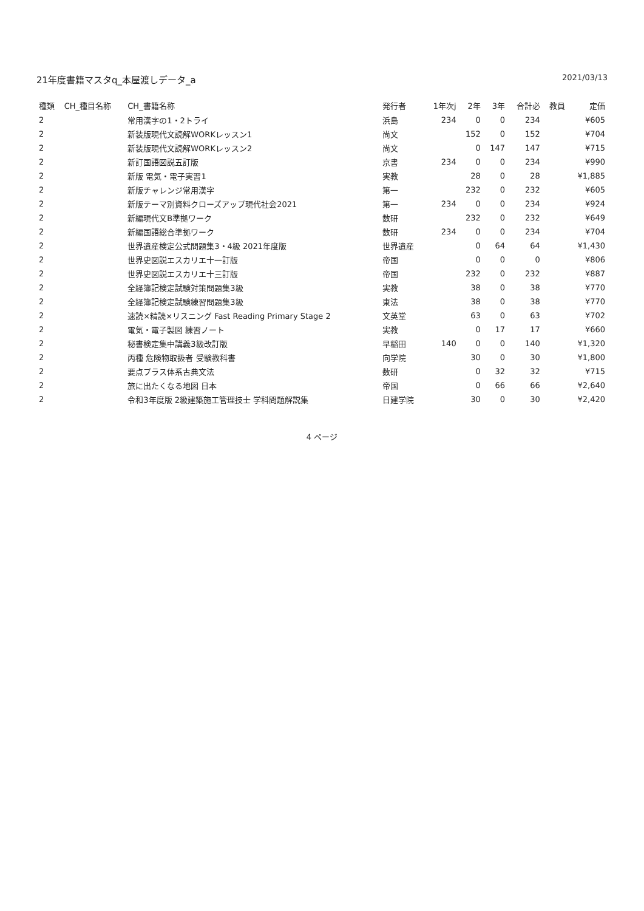21年度書籍マスタq_本屋渡しデータ_a 2021/03/13
| 種類 | CH_種目名称 | CH_書籍名称 | 発行者 | 1年次j | 2年 | 3年 | 合計必 | 教員 | 定価 |
| --- | --- | --- | --- | --- | --- | --- | --- | --- | --- |
| 2 | | 常用漢字の1・2トライ | 浜島 | 234 | 0 | 0 | 234 | | ¥605 |
| 2 | | 新装版現代文読解WORKレッスン1 | 尚文 | | 152 | 0 | 152 | | ¥704 |
| 2 | | 新装版現代文読解WORKレッスン2 | 尚文 | | 0 | 147 | 147 | | ¥715 |
| 2 | | 新訂国語図説五訂版 | 京書 | 234 | 0 | 0 | 234 | | ¥990 |
| 2 | | 新版 電気・電子実習1 | 実教 | | 28 | 0 | 28 | | ¥1,885 |
| 2 | | 新版チャレンジ常用漢字 | 第一 | | 232 | 0 | 232 | | ¥605 |
| 2 | | 新版テーマ別資料クローズアップ現代社会2021 | 第一 | 234 | 0 | 0 | 234 | | ¥924 |
| 2 | | 新編現代文B準拠ワーク | 数研 | | 232 | 0 | 232 | | ¥649 |
| 2 | | 新編国語総合準拠ワーク | 数研 | 234 | 0 | 0 | 234 | | ¥704 |
| 2 | | 世界遺産検定公式問題集3・4級 2021年度版 | 世界遺産 | | 0 | 64 | 64 | | ¥1,430 |
| 2 | | 世界史図説エスカリエ十一訂版 | 帝国 | | 0 | 0 | 0 | | ¥806 |
| 2 | | 世界史図説エスカリエ十三訂版 | 帝国 | | 232 | 0 | 232 | | ¥887 |
| 2 | | 全経簿記検定試験対策問題集3級 | 実教 | | 38 | 0 | 38 | | ¥770 |
| 2 | | 全経簿記検定試験練習問題集3級 | 東法 | | 38 | 0 | 38 | | ¥770 |
| 2 | | 速読×精読×リスニング Fast Reading Primary Stage 2 | 文英堂 | | 63 | 0 | 63 | | ¥702 |
| 2 | | 電気・電子製図 練習ノート | 実教 | | 0 | 17 | 17 | | ¥660 |
| 2 | | 秘書検定集中講義3級改訂版 | 早稲田 | 140 | 0 | 0 | 140 | | ¥1,320 |
| 2 | | 丙種 危険物取扱者 受験教科書 | 向学院 | | 30 | 0 | 30 | | ¥1,800 |
| 2 | | 要点プラス体系古典文法 | 数研 | | 0 | 32 | 32 | | ¥715 |
| 2 | | 旅に出たくなる地図 日本 | 帝国 | | 0 | 66 | 66 | | ¥2,640 |
| 2 | | 令和3年度版 2級建築施工管理技士 学科問題解説集 | 日建学院 | | 30 | 0 | 30 | | ¥2,420 |
4 ページ